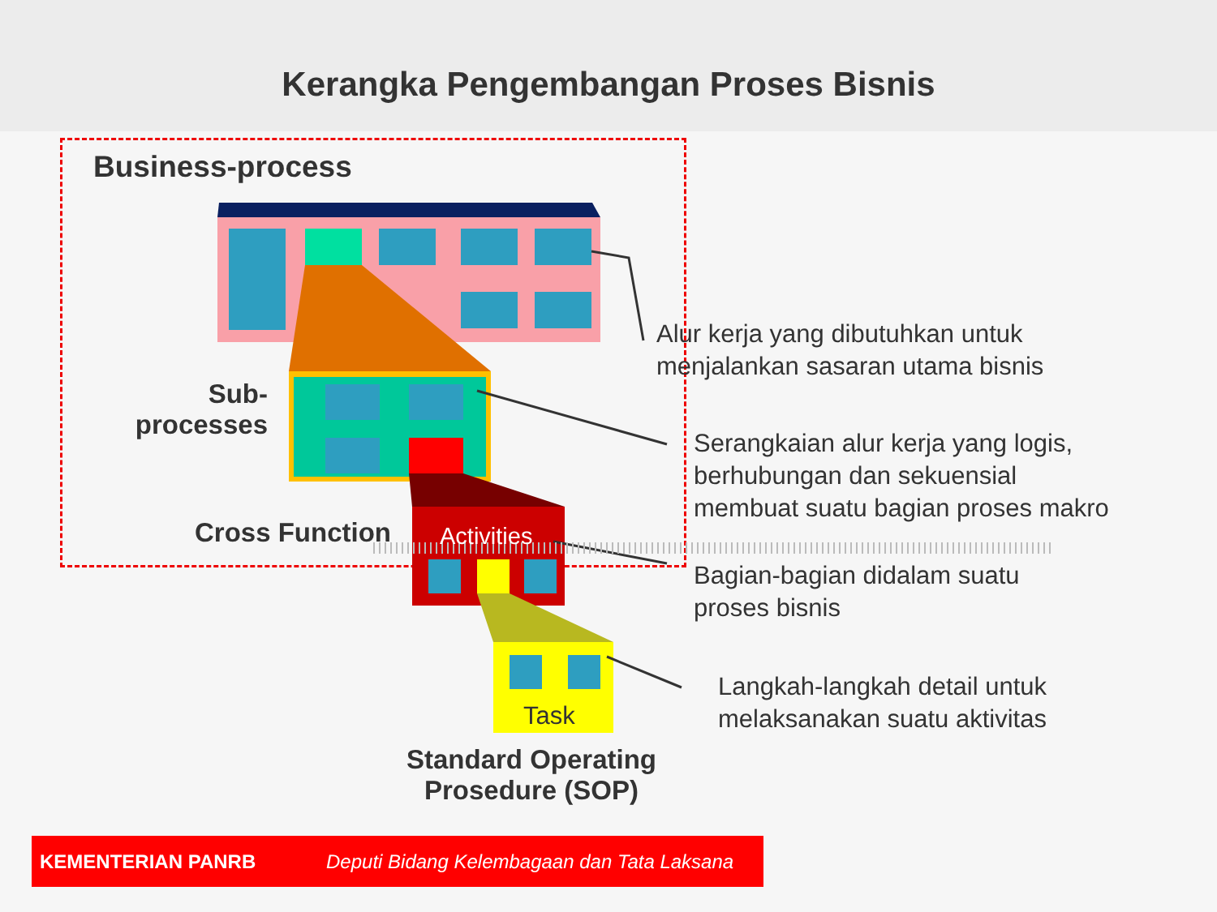Kerangka Pengembangan Proses Bisnis
Business-process
Sub-
processes
Cross Function Activities
Task
Standard Operating Prosedure (SOP)
Alur kerja yang dibutuhkan untuk
menjalankan sasaran utama bisnis
Serangkaian alur kerja yang logis,
berhubungan dan sekuensial
membuat suatu bagian proses makro
Bagian-bagian didalam suatu
proses bisnis
Langkah-langkah detail untuk
melaksanakan suatu aktivitas
KEMENTERIAN PANRB Deputi Bidang Kelembagaan dan Tata Laksana